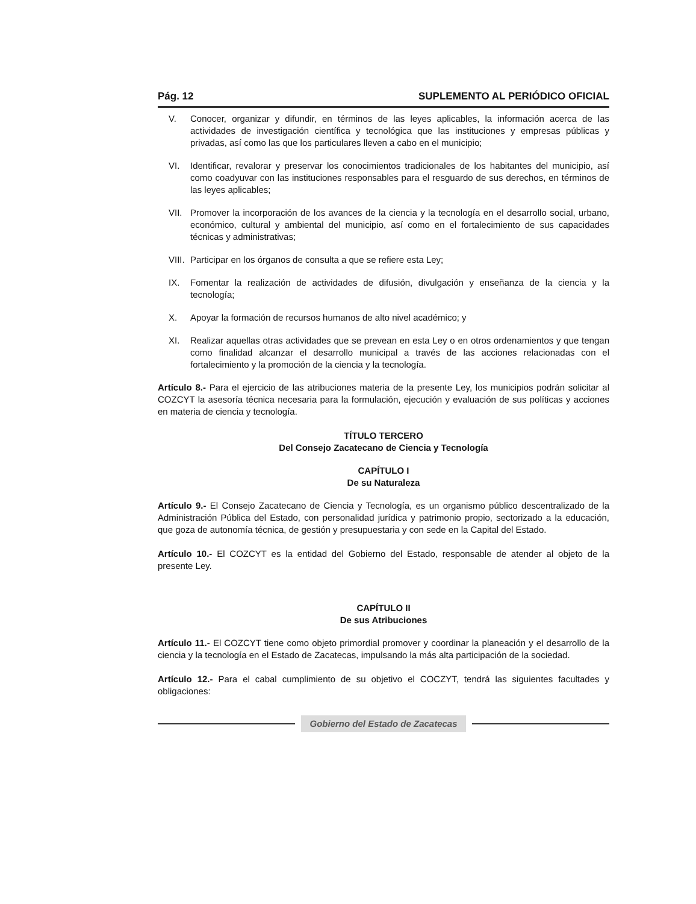Pág. 12 SUPLEMENTO AL PERIÓDICO OFICIAL
V. Conocer, organizar y difundir, en términos de las leyes aplicables, la información acerca de las actividades de investigación científica y tecnológica que las instituciones y empresas públicas y privadas, así como las que los particulares lleven a cabo en el municipio;
VI. Identificar, revalorar y preservar los conocimientos tradicionales de los habitantes del municipio, así como coadyuvar con las instituciones responsables para el resguardo de sus derechos, en términos de las leyes aplicables;
VII. Promover la incorporación de los avances de la ciencia y la tecnología en el desarrollo social, urbano, económico, cultural y ambiental del municipio, así como en el fortalecimiento de sus capacidades técnicas y administrativas;
VIII. Participar en los órganos de consulta a que se refiere esta Ley;
IX. Fomentar la realización de actividades de difusión, divulgación y enseñanza de la ciencia y la tecnología;
X. Apoyar la formación de recursos humanos de alto nivel académico; y
XI. Realizar aquellas otras actividades que se prevean en esta Ley o en otros ordenamientos y que tengan como finalidad alcanzar el desarrollo municipal a través de las acciones relacionadas con el fortalecimiento y la promoción de la ciencia y la tecnología.
Artículo 8.- Para el ejercicio de las atribuciones materia de la presente Ley, los municipios podrán solicitar al COZCYT la asesoría técnica necesaria para la formulación, ejecución y evaluación de sus políticas y acciones en materia de ciencia y tecnología.
TÍTULO TERCERO
Del Consejo Zacatecano de Ciencia y Tecnología
CAPÍTULO I
De su Naturaleza
Artículo 9.- El Consejo Zacatecano de Ciencia y Tecnología, es un organismo público descentralizado de la Administración Pública del Estado, con personalidad jurídica y patrimonio propio, sectorizado a la educación, que goza de autonomía técnica, de gestión y presupuestaria y con sede en la Capital del Estado.
Artículo 10.- El COZCYT es la entidad del Gobierno del Estado, responsable de atender al objeto de la presente Ley.
CAPÍTULO II
De sus Atribuciones
Artículo 11.- El COZCYT tiene como objeto primordial promover y coordinar la planeación y el desarrollo de la ciencia y la tecnología en el Estado de Zacatecas, impulsando la más alta participación de la sociedad.
Artículo 12.- Para el cabal cumplimiento de su objetivo el COCZYT, tendrá las siguientes facultades y obligaciones:
Gobierno del Estado de Zacatecas